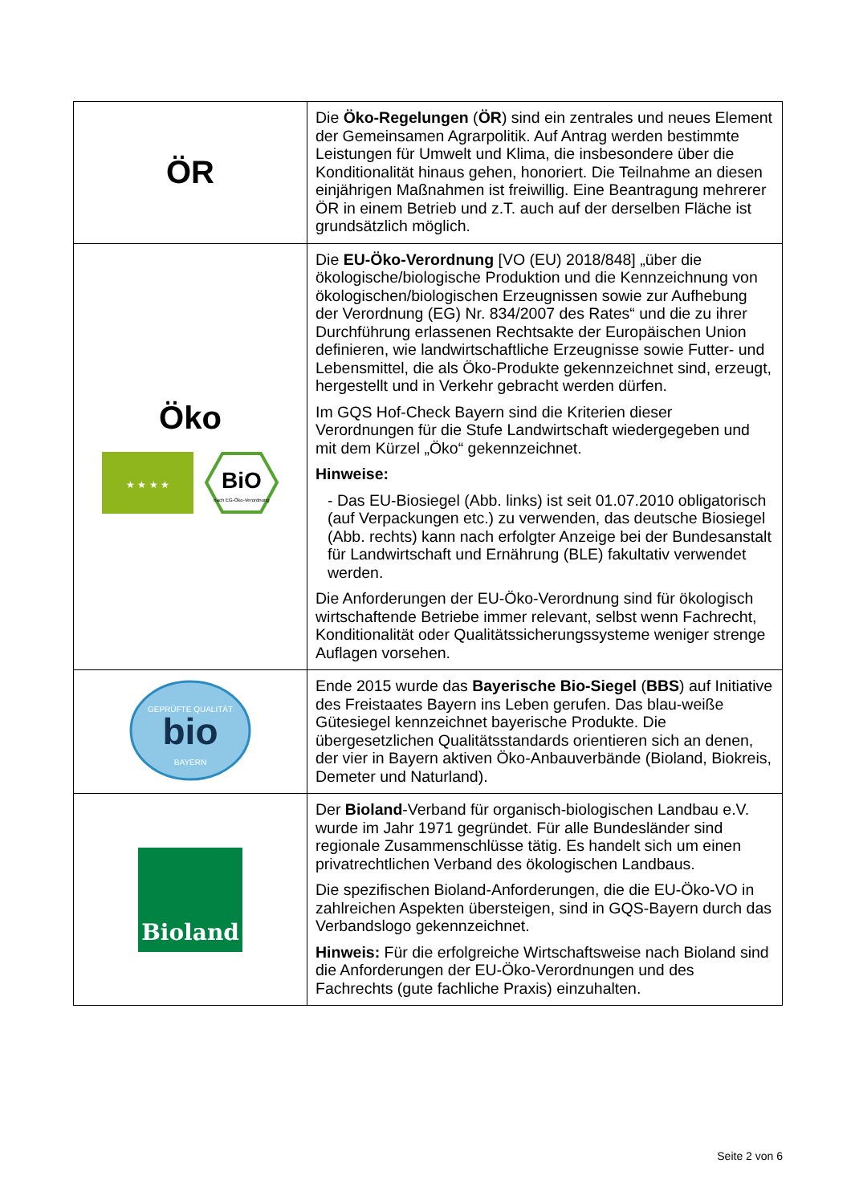| ÖR | Die Öko-Regelungen ( ÖR ) sind ein zentrales und neues Element der Gemeinsamen Agrarpolitik. Auf Antrag werden bestimmte Leistungen für Umwelt und Klima, die insbesondere über die Konditionalität hinaus gehen, honoriert. Die Teilnahme an diesen einjährigen Maßnahmen ist freiwillig. Eine Beantragung mehrerer ÖR in einem Betrieb und z.T. auch auf der derselben Fläche ist grundsätzlich möglich. |
| Öko ★ ★ ★ ★ BiO nach EG-Öko-Verordnung | Die EU-Öko-Verordnung [VO (EU) 2018/848] „über die ökologische/biologische Produktion und die Kennzeichnung von ökologischen/biologischen Erzeugnissen sowie zur Aufhebung der Verordnung (EG) Nr. 834/2007 des Rates“ und die zu ihrer Durchführung erlassenen Rechtsakte der Europäischen Union definieren, wie landwirtschaftliche Erzeugnisse sowie Futter- und Lebensmittel, die als Öko-Produkte gekennzeichnet sind, erzeugt, hergestellt und in Verkehr gebracht werden dürfen. Im GQS Hof-Check Bayern sind die Kriterien dieser Verordnungen für die Stufe Landwirtschaft wiedergegeben und mit dem Kürzel „Öko“ gekennzeichnet. Hinweise: - Das EU-Biosiegel (Abb. links) ist seit 01.07.2010 obligatorisch (auf Verpackungen etc.) zu verwenden, das deutsche Biosiegel (Abb. rechts) kann nach erfolgter Anzeige bei der Bundesanstalt für Landwirtschaft und Ernährung (BLE) fakultativ verwendet werden. Die Anforderungen der EU-Öko-Verordnung sind für ökologisch wirtschaftende Betriebe immer relevant, selbst wenn Fachrecht, Konditionalität oder Qualitätssicherungssysteme weniger strenge Auflagen vorsehen. |
| GEPRÜFTE QUALITÄT bio BAYERN | Ende 2015 wurde das Bayerische Bio-Siegel ( BBS ) auf Initiative des Freistaates Bayern ins Leben gerufen. Das blau-weiße Gütesiegel kennzeichnet bayerische Produkte. Die übergesetzlichen Qualitätsstandards orientieren sich an denen, der vier in Bayern aktiven Öko-Anbauverbände (Bioland, Biokreis, Demeter und Naturland). |
| Bioland | Der Bioland -Verband für organisch-biologischen Landbau e.V. wurde im Jahr 1971 gegründet. Für alle Bundesländer sind regionale Zusammenschlüsse tätig. Es handelt sich um einen privatrechtlichen Verband des ökologischen Landbaus. Die spezifischen Bioland-Anforderungen, die die EU-Öko-VO in zahlreichen Aspekten übersteigen, sind in GQS-Bayern durch das Verbandslogo gekennzeichnet. Hinweis: Für die erfolgreiche Wirtschaftsweise nach Bioland sind die Anforderungen der EU-Öko-Verordnungen und des Fachrechts (gute fachliche Praxis) einzuhalten. |
Seite 2 von 6